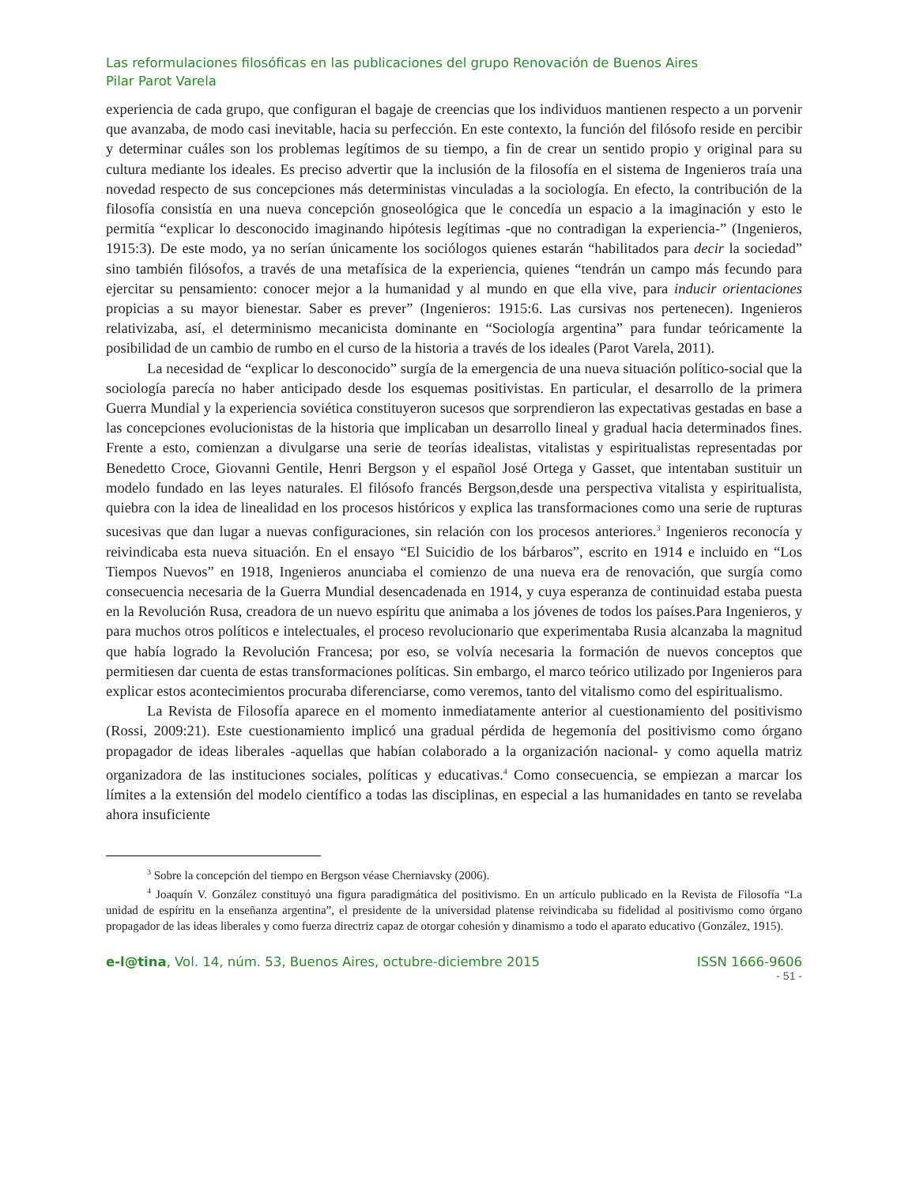Las reformulaciones filosóficas en las publicaciones del grupo Renovación de Buenos Aires
Pilar Parot Varela
experiencia de cada grupo, que configuran el bagaje de creencias que los individuos mantienen respecto a un porvenir que avanzaba, de modo casi inevitable, hacia su perfección. En este contexto, la función del filósofo reside en percibir y determinar cuáles son los problemas legítimos de su tiempo, a fin de crear un sentido propio y original para su cultura mediante los ideales. Es preciso advertir que la inclusión de la filosofía en el sistema de Ingenieros traía una novedad respecto de sus concepciones más deterministas vinculadas a la sociología. En efecto, la contribución de la filosofía consistía en una nueva concepción gnoseológica que le concedía un espacio a la imaginación y esto le permitía “explicar lo desconocido imaginando hipótesis legítimas -que no contradigan la experiencia-” (Ingenieros, 1915:3). De este modo, ya no serían únicamente los sociólogos quienes estarán “habilitados para decir la sociedad” sino también filósofos, a través de una metafísica de la experiencia, quienes “tendrán un campo más fecundo para ejercitar su pensamiento: conocer mejor a la humanidad y al mundo en que ella vive, para inducir orientaciones propicias a su mayor bienestar. Saber es prever” (Ingenieros: 1915:6. Las cursivas nos pertenecen). Ingenieros relativizaba, así, el determinismo mecanicista dominante en “Sociología argentina” para fundar teóricamente la posibilidad de un cambio de rumbo en el curso de la historia a través de los ideales (Parot Varela, 2011).
La necesidad de “explicar lo desconocido” surgía de la emergencia de una nueva situación político-social que la sociología parecía no haber anticipado desde los esquemas positivistas. En particular, el desarrollo de la primera Guerra Mundial y la experiencia soviética constituyeron sucesos que sorprendieron las expectativas gestadas en base a las concepciones evolucionistas de la historia que implicaban un desarrollo lineal y gradual hacia determinados fines. Frente a esto, comienzan a divulgarse una serie de teorías idealistas, vitalistas y espiritualistas representadas por Benedetto Croce, Giovanni Gentile, Henri Bergson y el español José Ortega y Gasset, que intentaban sustituir un modelo fundado en las leyes naturales. El filósofo francés Bergson,desde una perspectiva vitalista y espiritualista, quiebra con la idea de linealidad en los procesos históricos y explica las transformaciones como una serie de rupturas sucesivas que dan lugar a nuevas configuraciones, sin relación con los procesos anteriores.<sup>3</sup> Ingenieros reconocía y reivindicaba esta nueva situación. En el ensayo “El Suicidio de los bárbaros”, escrito en 1914 e incluido en “Los Tiempos Nuevos” en 1918, Ingenieros anunciaba el comienzo de una nueva era de renovación, que surgía como consecuencia necesaria de la Guerra Mundial desencadenada en 1914, y cuya esperanza de continuidad estaba puesta en la Revolución Rusa, creadora de un nuevo espíritu que animaba a los jóvenes de todos los países.Para Ingenieros, y para muchos otros políticos e intelectuales, el proceso revolucionario que experimentaba Rusia alcanzaba la magnitud que había logrado la Revolución Francesa; por eso, se volvía necesaria la formación de nuevos conceptos que permitiesen dar cuenta de estas transformaciones políticas. Sin embargo, el marco teórico utilizado por Ingenieros para explicar estos acontecimientos procuraba diferenciarse, como veremos, tanto del vitalismo como del espiritualismo.
La Revista de Filosofía aparece en el momento inmediatamente anterior al cuestionamiento del positivismo (Rossi, 2009:21). Este cuestionamiento implicó una gradual pérdida de hegemonía del positivismo como órgano propagador de ideas liberales -aquellas que habían colaborado a la organización nacional- y como aquella matriz organizadora de las instituciones sociales, políticas y educativas.<sup>4</sup> Como consecuencia, se empiezan a marcar los límites a la extensión del modelo científico a todas las disciplinas, en especial a las humanidades en tanto se revelaba ahora insuficiente
<sup>3</sup> Sobre la concepción del tiempo en Bergson véase Cherniavsky (2006).
<sup>4</sup> Joaquín V. González constituyó una figura paradigmática del positivismo. En un artículo publicado en la Revista de Filosofía “La unidad de espíritu en la enseñanza argentina”, el presidente de la universidad platense reivindicaba su fidelidad al positivismo como órgano propagador de las ideas liberales y como fuerza directriz capaz de otorgar cohesión y dinamismo a todo el aparato educativo (González, 1915).
e-l@tina, Vol. 14, núm. 53, Buenos Aires, octubre-diciembre 2015 ISSN 1666-9606
- 51 -